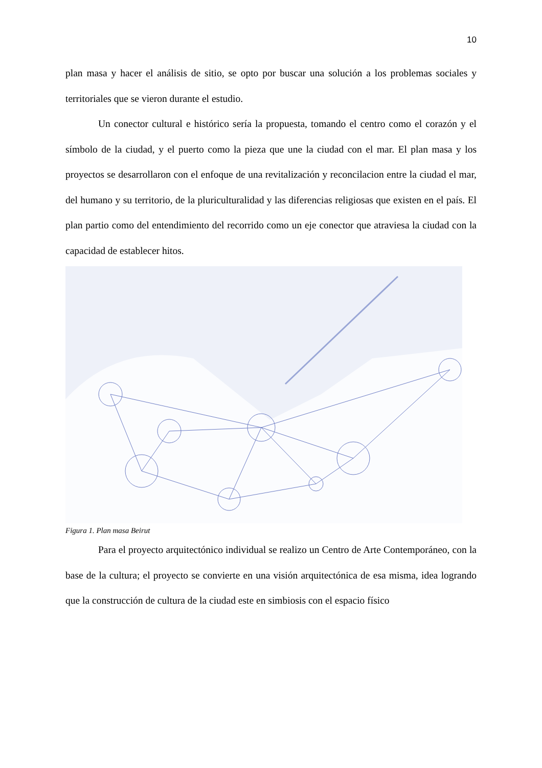10
plan masa y hacer el análisis de sitio, se opto por buscar una solución a los problemas sociales y territoriales que se vieron durante el estudio.
Un conector cultural e histórico sería la propuesta, tomando el centro como el corazón y el símbolo de la ciudad, y el puerto como la pieza que une la ciudad con el mar. El plan masa y los proyectos se desarrollaron con el enfoque de una revitalización y reconcilacion entre la ciudad el mar, del humano y su territorio, de la pluriculturalidad y las diferencias religiosas que existen en el país. El plan partio como del entendimiento del recorrido como un eje conector que atraviesa la ciudad con la capacidad de establecer hitos.
Figura 1. Plan masa Beirut
Para el proyecto arquitectónico individual se realizo un Centro de Arte Contemporáneo, con la base de la cultura; el proyecto se convierte en una visión arquitectónica de esa misma, idea logrando que la construcción de cultura de la ciudad este en simbiosis con el espacio físico